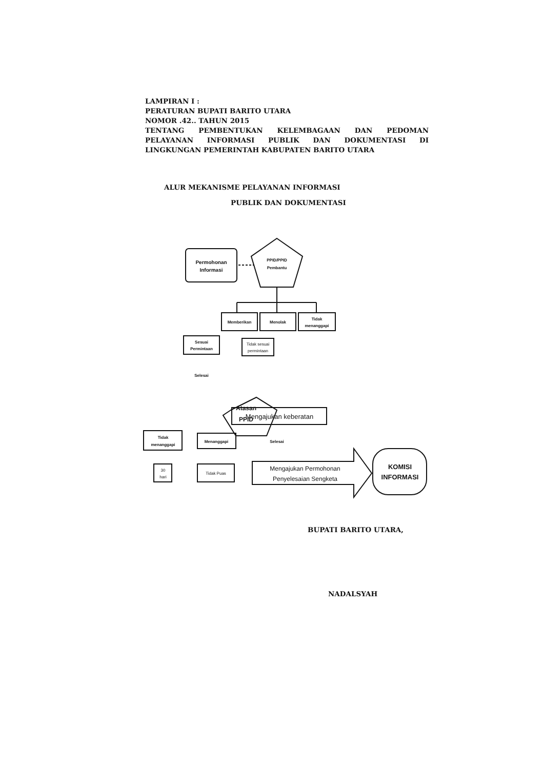LAMPIRAN I :
PERATURAN BUPATI BARITO UTARA
NOMOR .42.. TAHUN 2015
TENTANG PEMBENTUKAN KELEMBAGAAN DAN PEDOMAN PELAYANAN INFORMASI PUBLIK DAN DOKUMENTASI DI LINGKUNGAN PEMERINTAH KABUPATEN BARITO UTARA
ALUR MEKANISME PELAYANAN INFORMASI
PUBLIK DAN DOKUMENTASI
Permohonan
Informasi
PPID/PPID
Pembantu
Memberikan
Menolak
Tidak
menanggapi
Sesuai
Permintaan
Tidak sesuai
permintaan
Selesai
Atasan
PPID
Mengajukan keberatan
Tidak
menanggapi
Menanggapi
Selesai
30
hari
Tidak Puas
Mengajukan Permohonan
Penyelesaian Sengketa
KOMISI
INFORMASI
BUPATI BARITO UTARA,
NADALSYAH